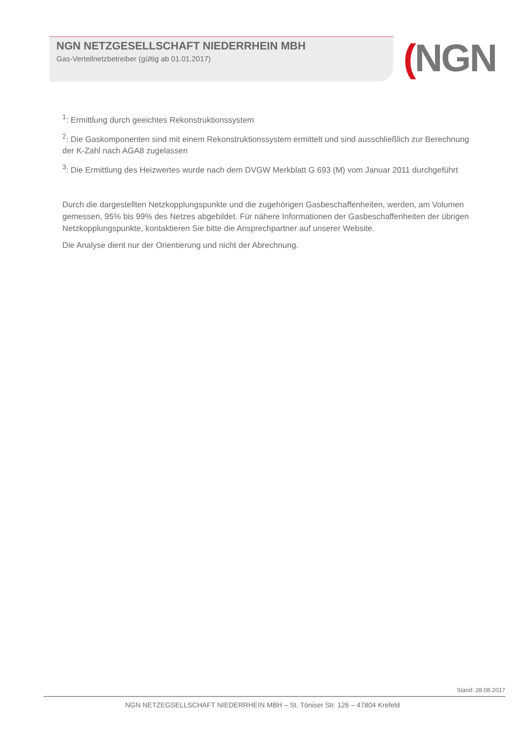NGN NETZGESELLSCHAFT NIEDERRHEIN MBH
Gas-Verteilnetzbetreiber (gültig ab 01.01.2017)
(NGN
<sup>1</sup>: Ermittlung durch geeichtes Rekonstruktionssystem
<sup>2</sup>: Die Gaskomponenten sind mit einem Rekonstruktionssystem ermittelt und sind ausschließlich zur Berechnung der K-Zahl nach AGA8 zugelassen
<sup>3</sup>: Die Ermittlung des Heizwertes wurde nach dem DVGW Merkblatt G 693 (M) vom Januar 2011 durchgeführt
Durch die dargestellten Netzkopplungspunkte und die zugehörigen Gasbeschaffenheiten, werden, am Volumen gemessen, 95% bis 99% des Netzes abgebildet. Für nähere Informationen der Gasbeschaffenheiten der übrigen Netzkopplungspunkte, kontaktieren Sie bitte die Ansprechpartner auf unserer Website.
Die Analyse dient nur der Orientierung und nicht der Abrechnung.
Stand: 28.08.2017
NGN NETZEGSELLSCHAFT NIEDERRHEIN MBH – St. Töniser Str. 126 – 47804 Krefeld